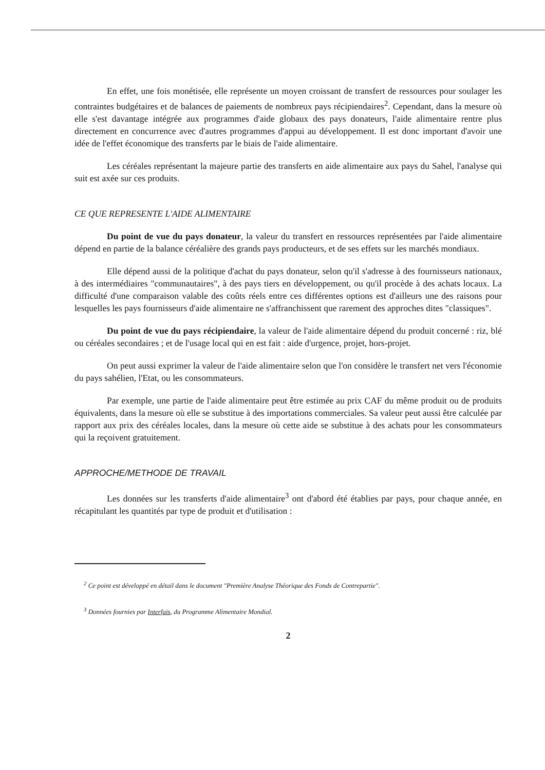En effet, une fois monétisée, elle représente un moyen croissant de transfert de ressources pour soulager les contraintes budgétaires et de balances de paiements de nombreux pays récipiendaires<sup>2</sup>. Cependant, dans la mesure où elle s'est davantage intégrée aux programmes d'aide globaux des pays donateurs, l'aide alimentaire rentre plus directement en concurrence avec d'autres programmes d'appui au développement. Il est donc important d'avoir une idée de l'effet économique des transferts par le biais de l'aide alimentaire.
Les céréales représentant la majeure partie des transferts en aide alimentaire aux pays du Sahel, l'analyse qui suit est axée sur ces produits.
CE QUE REPRESENTE L'AIDE ALIMENTAIRE
Du point de vue du pays donateur, la valeur du transfert en ressources représentées par l'aide alimentaire dépend en partie de la balance céréalière des grands pays producteurs, et de ses effets sur les marchés mondiaux.
Elle dépend aussi de la politique d'achat du pays donateur, selon qu'il s'adresse à des fournisseurs nationaux, à des intermédiaires "communautaires", à des pays tiers en développement, ou qu'il procède à des achats locaux. La difficulté d'une comparaison valable des coûts réels entre ces différentes options est d'ailleurs une des raisons pour lesquelles les pays fournisseurs d'aide alimentaire ne s'affranchissent que rarement des approches dites "classiques".
Du point de vue du pays récipiendaire, la valeur de l'aide alimentaire dépend du produit concerné : riz, blé ou céréales secondaires ; et de l'usage local qui en est fait : aide d'urgence, projet, hors-projet.
On peut aussi exprimer la valeur de l'aide alimentaire selon que l'on considère le transfert net vers l'économie du pays sahélien, l'Etat, ou les consommateurs.
Par exemple, une partie de l'aide alimentaire peut être estimée au prix CAF du même produit ou de produits équivalents, dans la mesure où elle se substitue à des importations commerciales. Sa valeur peut aussi être calculée par rapport aux prix des céréales locales, dans la mesure où cette aide se substitue à des achats pour les consommateurs qui la reçoivent gratuitement.
APPROCHE/METHODE DE TRAVAIL
Les données sur les transferts d'aide alimentaire<sup>3</sup> ont d'abord été établies par pays, pour chaque année, en récapitulant les quantités par type de produit et d'utilisation :
<sup>2</sup> Ce point est développé en détail dans le document "Première Analyse Théorique des Fonds de Contrepartie".
<sup>3</sup> Données fournies par Interfais, du Programme Alimentaire Mondial.
2